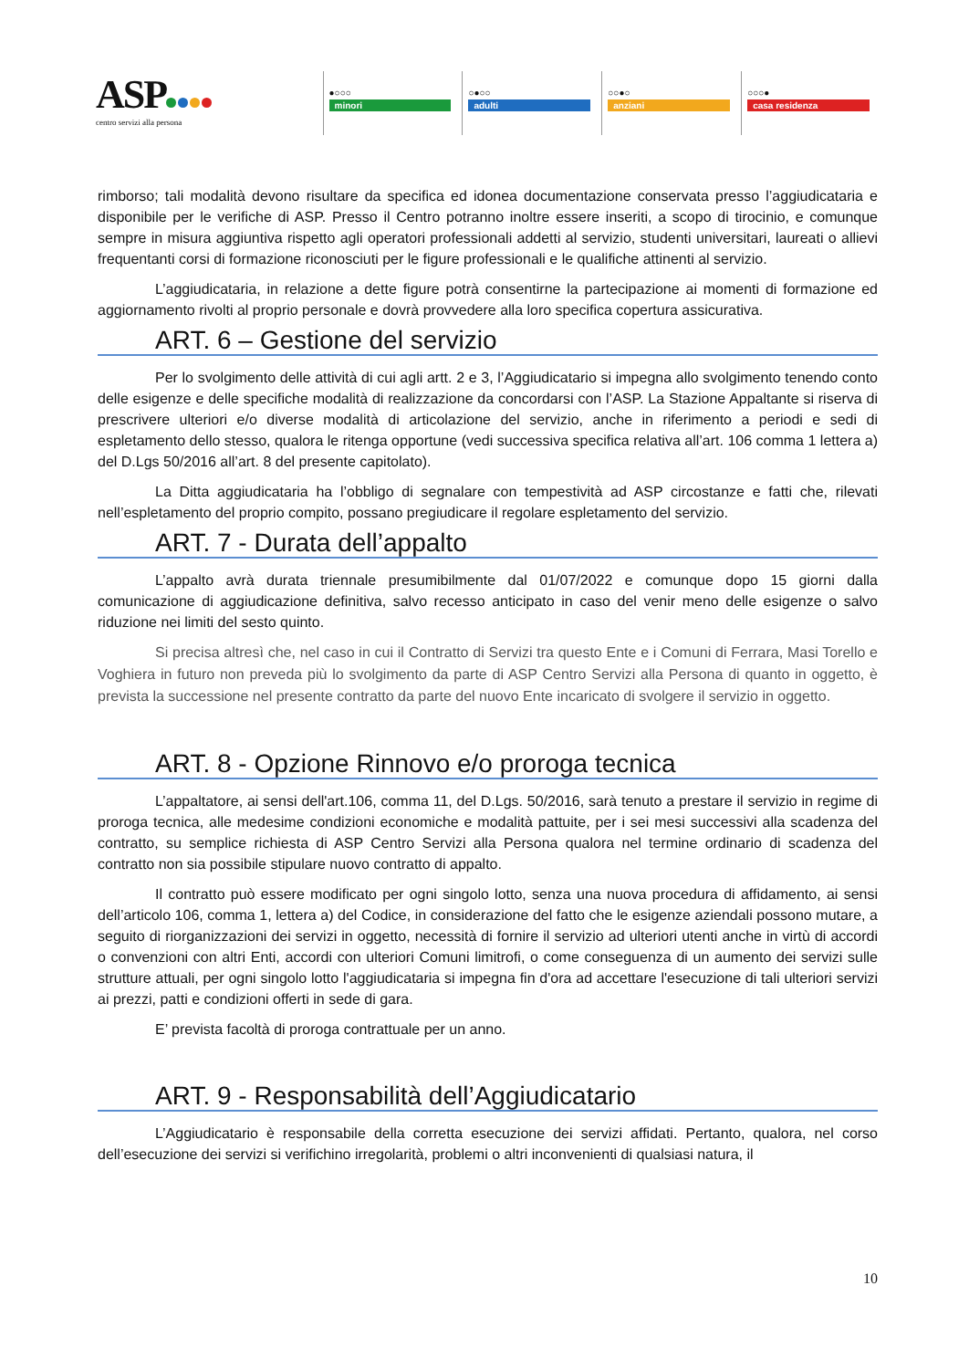ASP
centro servizi alla persona
●○○○
minori
○●○○
adulti
○○●○
anziani
○○○●
casa residenza
rimborso; tali modalità devono risultare da specifica ed idonea documentazione conservata presso l’aggiudicataria e disponibile per le verifiche di ASP. Presso il Centro potranno inoltre essere inseriti, a scopo di tirocinio, e comunque sempre in misura aggiuntiva rispetto agli operatori professionali addetti al servizio, studenti universitari, laureati o allievi frequentanti corsi di formazione riconosciuti per le figure professionali e le qualifiche attinenti al servizio.
L’aggiudicataria, in relazione a dette figure potrà consentirne la partecipazione ai momenti di formazione ed aggiornamento rivolti al proprio personale e dovrà provvedere alla loro specifica copertura assicurativa.
ART. 6 – Gestione del servizio
Per lo svolgimento delle attività di cui agli artt. 2 e 3, l’Aggiudicatario si impegna allo svolgimento tenendo conto delle esigenze e delle specifiche modalità di realizzazione da concordarsi con l’ASP. La Stazione Appaltante si riserva di prescrivere ulteriori e/o diverse modalità di articolazione del servizio, anche in riferimento a periodi e sedi di espletamento dello stesso, qualora le ritenga opportune (vedi successiva specifica relativa all’art. 106 comma 1 lettera a) del D.Lgs 50/2016 all’art. 8 del presente capitolato).
La Ditta aggiudicataria ha l’obbligo di segnalare con tempestività ad ASP circostanze e fatti che, rilevati nell’espletamento del proprio compito, possano pregiudicare il regolare espletamento del servizio.
ART. 7 - Durata dell’appalto
L’appalto avrà durata triennale presumibilmente dal 01/07/2022 e comunque dopo 15 giorni dalla comunicazione di aggiudicazione definitiva, salvo recesso anticipato in caso del venir meno delle esigenze o salvo riduzione nei limiti del sesto quinto.
Si precisa altresì che, nel caso in cui il Contratto di Servizi tra questo Ente e i Comuni di Ferrara, Masi Torello e Voghiera in futuro non preveda più lo svolgimento da parte di ASP Centro Servizi alla Persona di quanto in oggetto, è prevista la successione nel presente contratto da parte del nuovo Ente incaricato di svolgere il servizio in oggetto.
ART. 8 - Opzione Rinnovo e/o proroga tecnica
L’appaltatore, ai sensi dell'art.106, comma 11, del D.Lgs. 50/2016, sarà tenuto a prestare il servizio in regime di proroga tecnica, alle medesime condizioni economiche e modalità pattuite, per i sei mesi successivi alla scadenza del contratto, su semplice richiesta di ASP Centro Servizi alla Persona qualora nel termine ordinario di scadenza del contratto non sia possibile stipulare nuovo contratto di appalto.
Il contratto può essere modificato per ogni singolo lotto, senza una nuova procedura di affidamento, ai sensi dell’articolo 106, comma 1, lettera a) del Codice, in considerazione del fatto che le esigenze aziendali possono mutare, a seguito di riorganizzazioni dei servizi in oggetto, necessità di fornire il servizio ad ulteriori utenti anche in virtù di accordi o convenzioni con altri Enti, accordi con ulteriori Comuni limitrofi, o come conseguenza di un aumento dei servizi sulle strutture attuali, per ogni singolo lotto l'aggiudicataria si impegna fin d'ora ad accettare l'esecuzione di tali ulteriori servizi ai prezzi, patti e condizioni offerti in sede di gara.
E’ prevista facoltà di proroga contrattuale per un anno.
ART. 9 - Responsabilità dell’Aggiudicatario
L’Aggiudicatario è responsabile della corretta esecuzione dei servizi affidati. Pertanto, qualora, nel corso dell’esecuzione dei servizi si verifichino irregolarità, problemi o altri inconvenienti di qualsiasi natura, il
10